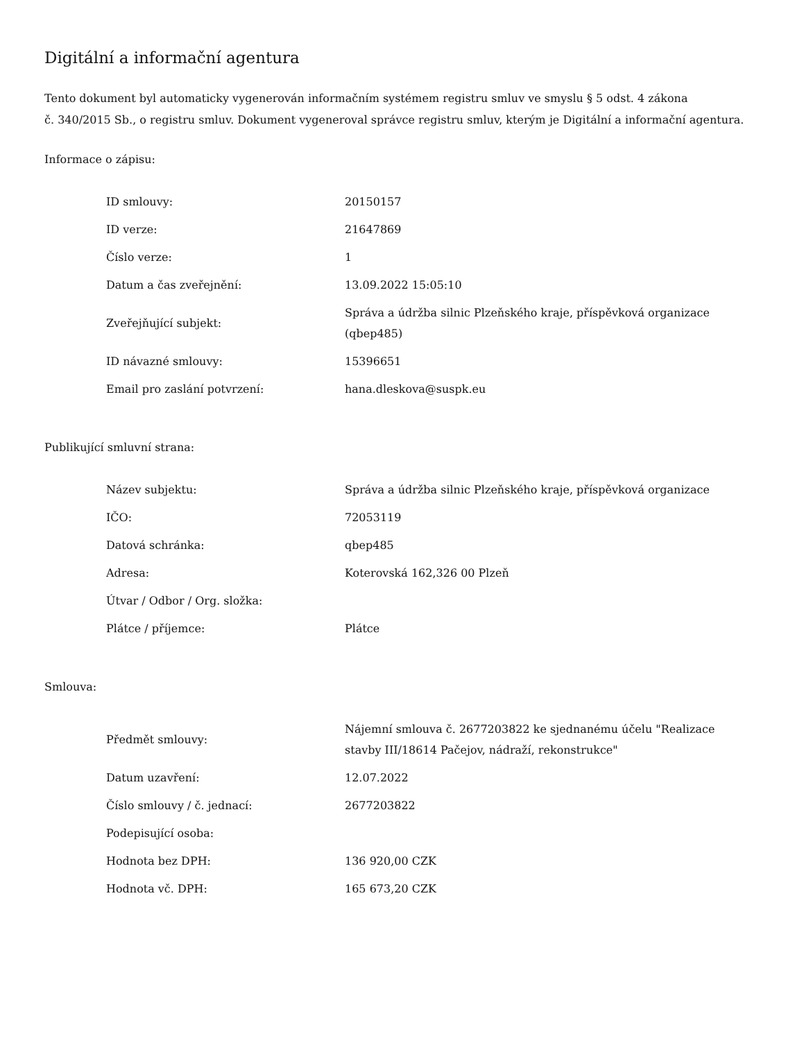Digitální a informační agentura
Tento dokument byl automaticky vygenerován informačním systémem registru smluv ve smyslu § 5 odst. 4 zákona
č. 340/2015 Sb., o registru smluv. Dokument vygeneroval správce registru smluv, kterým je Digitální a informační agentura.
Informace o zápisu:
| ID smlouvy: | 20150157 |
| ID verze: | 21647869 |
| Číslo verze: | 1 |
| Datum a čas zveřejnění: | 13.09.2022 15:05:10 |
| Zveřejňující subjekt: | Správa a údržba silnic Plzeňského kraje, příspěvková organizace (qbep485) |
| ID návazné smlouvy: | 15396651 |
| Email pro zaslání potvrzení: | hana.dleskova@suspk.eu |
Publikující smluvní strana:
| Název subjektu: | Správa a údržba silnic Plzeňského kraje, příspěvková organizace |
| IČO: | 72053119 |
| Datová schránka: | qbep485 |
| Adresa: | Koterovská 162,326 00 Plzeň |
| Útvar / Odbor / Org. složka: | |
| Plátce / příjemce: | Plátce |
Smlouva:
| Předmět smlouvy: | Nájemní smlouva č. 2677203822 ke sjednanému účelu "Realizace stavby III/18614 Pačejov, nádraží, rekonstrukce" |
| Datum uzavření: | 12.07.2022 |
| Číslo smlouvy / č. jednací: | 2677203822 |
| Podepisující osoba: | |
| Hodnota bez DPH: | 136 920,00 CZK |
| Hodnota vč. DPH: | 165 673,20 CZK |